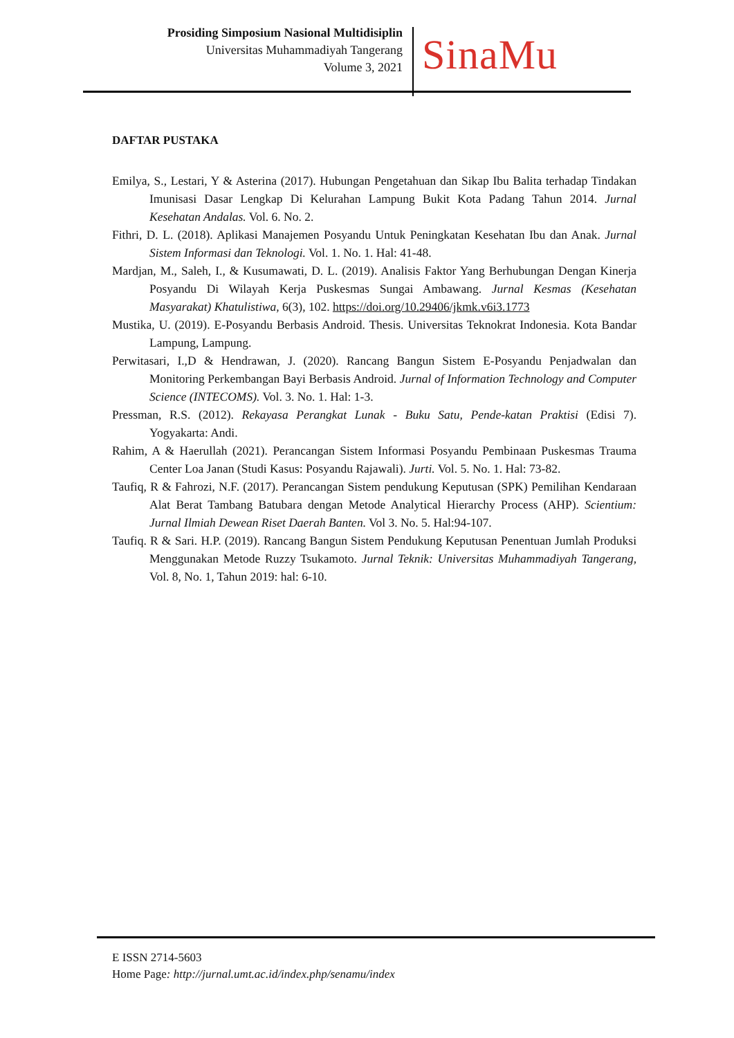Prosiding Simposium Nasional Multidisiplin
Universitas Muhammadiyah Tangerang
Volume 3, 2021
SinaMu
DAFTAR PUSTAKA
Emilya, S., Lestari, Y & Asterina (2017). Hubungan Pengetahuan dan Sikap Ibu Balita terhadap Tindakan Imunisasi Dasar Lengkap Di Kelurahan Lampung Bukit Kota Padang Tahun 2014. Jurnal Kesehatan Andalas. Vol. 6. No. 2.
Fithri, D. L. (2018). Aplikasi Manajemen Posyandu Untuk Peningkatan Kesehatan Ibu dan Anak. Jurnal Sistem Informasi dan Teknologi. Vol. 1. No. 1. Hal: 41-48.
Mardjan, M., Saleh, I., & Kusumawati, D. L. (2019). Analisis Faktor Yang Berhubungan Dengan Kinerja Posyandu Di Wilayah Kerja Puskesmas Sungai Ambawang. Jurnal Kesmas (Kesehatan Masyarakat) Khatulistiwa, 6(3), 102. https://doi.org/10.29406/jkmk.v6i3.1773
Mustika, U. (2019). E-Posyandu Berbasis Android. Thesis. Universitas Teknokrat Indonesia. Kota Bandar Lampung, Lampung.
Perwitasari, I.,D & Hendrawan, J. (2020). Rancang Bangun Sistem E-Posyandu Penjadwalan dan Monitoring Perkembangan Bayi Berbasis Android. Jurnal of Information Technology and Computer Science (INTECOMS). Vol. 3. No. 1. Hal: 1-3.
Pressman, R.S. (2012). Rekayasa Perangkat Lunak - Buku Satu, Pende-katan Praktisi (Edisi 7). Yogyakarta: Andi.
Rahim, A & Haerullah (2021). Perancangan Sistem Informasi Posyandu Pembinaan Puskesmas Trauma Center Loa Janan (Studi Kasus: Posyandu Rajawali). Jurti. Vol. 5. No. 1. Hal: 73-82.
Taufiq, R & Fahrozi, N.F. (2017). Perancangan Sistem pendukung Keputusan (SPK) Pemilihan Kendaraan Alat Berat Tambang Batubara dengan Metode Analytical Hierarchy Process (AHP). Scientium: Jurnal Ilmiah Dewean Riset Daerah Banten. Vol 3. No. 5. Hal:94-107.
Taufiq. R & Sari. H.P. (2019). Rancang Bangun Sistem Pendukung Keputusan Penentuan Jumlah Produksi Menggunakan Metode Ruzzy Tsukamoto. Jurnal Teknik: Universitas Muhammadiyah Tangerang, Vol. 8, No. 1, Tahun 2019: hal: 6-10.
E ISSN 2714-5603
Home Page: http://jurnal.umt.ac.id/index.php/senamu/index